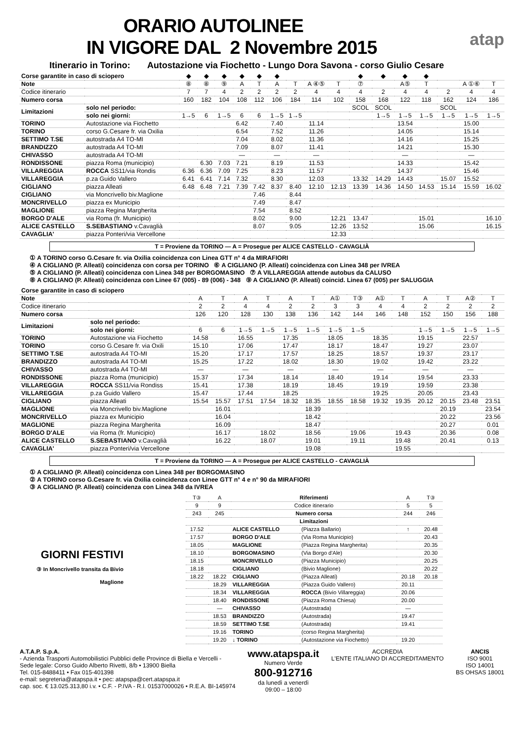atap
ORARIO AUTOLINEE
IN VIGORE DAL 2 Novembre 2015
Itinerario in Torino: Autostazione via Fiochetto - Lungo Dora Savona - corso Giulio Cesare
| Corse garantite in caso di sciopero | | ◆ | ◆ | ◆ | ◆ | ◆ | ◆ | | | | ◆ | ◆ | ◆ | ◆ | | | |
| Note | | ⑧ | ⑧ | ⑨ | A | T | A | T | A ④⑤ | T | ⑦ | | A⑤ | T | | A ①⑥ | T |
| Codice itinerario | | 7 | 7 | 4 | 2 | 2 | 2 | 2 | 4 | 4 | 4 | 2 | 4 | 4 | 2 | 4 | 4 |
| Numero corsa | | 160 | 182 | 104 | 108 | 112 | 106 | 184 | 114 | 102 | 158 | 168 | 122 | 118 | 162 | 124 | 186 |
| Limitazioni | solo nel periodo: | | | | | | | | | | SCOL | SCOL | | | SCOL | | |
| | solo nei giorni: | 1→5 | 6 | 1→5 | 6 | 6 | 1→5 | 1→5 | | | | 1→5 | 1→5 | 1→5 | 1→5 | 1→5 | 1→5 |
| TORINO | Autostazione via Fiochetto | | | | 6.42 | | 7.40 | | 11.14 | | | | 13.54 | | | 15.00 | |
| TORINO | corso G.Cesare fr. via Oxilia | | | | 6.54 | | 7.52 | | 11.26 | | | | 14.05 | | | 15.14 | |
| SETTIMO T.SE | autostrada A4 TO-MI | | | | 7.04 | | 8.02 | | 11.36 | | | | 14.16 | | | 15.25 | |
| BRANDIZZO | autostrada A4 TO-MI | | | | 7.09 | | 8.07 | | 11.41 | | | | 14.21 | | | 15.30 | |
| CHIVASSO | autostrada A4 TO-MI | | | | — | | — | | — | | | | — | | | — | |
| RONDISSONE | piazza Roma (municipio) | | 6.30 | 7.03 | 7.21 | | 8.19 | | 11.53 | | | | 14.33 | | | 15.42 | |
| VILLAREGGIA | ROCCA SS11/via Rondis | 6.36 | 6.36 | 7.09 | 7.25 | | 8.23 | | 11.57 | | | | 14.37 | | | 15.46 | |
| VILLAREGGIA | p.za Guido Vallero | 6.41 | 6.41 | 7.14 | 7.32 | | 8.30 | | 12.03 | | 13.32 | 14.29 | 14.43 | | 15.07 | 15.52 | |
| CIGLIANO | piazza Alleati | 6.48 | 6.48 | 7.21 | 7.39 | 7.42 | 8.37 | 8.40 | 12.10 | 12.13 | 13.39 | 14.36 | 14.50 | 14.53 | 15.14 | 15.59 | 16.02 |
| CIGLIANO | via Moncrivello biv.Maglione | | | | | 7.46 | | 8.44 | | | | | | | | | |
| MONCRIVELLO | piazza ex Municipio | | | | | 7.49 | | 8.47 | | | | | | | | | |
| MAGLIONE | piazza Regina Margherita | | | | | 7.54 | | 8.52 | | | | | | | | | |
| BORGO D'ALE | via Roma (fr. Municipio) | | | | | 8.02 | | 9.00 | | 12.21 | 13.47 | | | 15.01 | | | 16.10 |
| ALICE CASTELLO | S.SEBASTIANO v.Cavaglià | | | | | 8.07 | | 9.05 | | 12.26 | 13.52 | | | 15.06 | | | 16.15 |
| CAVAGLIA' | piazza Ponteri/via Vercellone | | | | | | | | | 12.33 | | | | | | | |
T = Proviene da TORINO — A = Prosegue per ALICE CASTELLO - CAVAGLIÀ
① A TORINO corso G.Cesare fr. via Oxilia coincidenza con Linea GTT n° 4 da MIRAFIORI
④ A CIGLIANO (P. Alleati) coincidenza con corsa per TORINO ⑥ A CIGLIANO (P. Alleati) coincidenza con Linea 348 per IVREA
⑤ A CIGLIANO (P. Alleati) coincidenza con Linea 348 per BORGOMASINO ⑦ A VILLAREGGIA attende autobus da CALUSO
⑧ A CIGLIANO (P. Alleati) coincidenza con Linee 67 (005) - 89 (006) - 348 ⑨ A CIGLIANO (P. Alleati) coincid. Linea 67 (005) per SALUGGIA
| Corse garantite in caso di sciopero | | | | | | | | | | | | | | | |
| Note | | A | T | A | T | A | T | A① | T③ | A① | T | A | T | A② | T |
| Codice itinerario | | 2 | 2 | 4 | 4 | 2 | 2 | 3 | 3 | 4 | 4 | 2 | 2 | 2 | 2 |
| Numero corsa | | 126 | 120 | 128 | 130 | 138 | 136 | 142 | 144 | 146 | 148 | 152 | 150 | 156 | 188 |
| Limitazioni | solo nel periodo: | | | | | | | | | | | | | | |
| | solo nei giorni: | 6 | 6 | 1→5 | 1→5 | 1→5 | 1→5 | 1→5 | 1→5 | | | 1→5 | 1→5 | 1→5 | 1→5 |
| TORINO | Autostazione via Fiochetto | 14.58 | | 16.55 | | 17.35 | | 18.05 | | 18.35 | | 19.15 | | 22.57 | |
| TORINO | corso G.Cesare fr. via Oxili | 15.10 | | 17.06 | | 17.47 | | 18.17 | | 18.47 | | 19.27 | | 23.07 | |
| SETTIMO T.SE | autostrada A4 TO-MI | 15.20 | | 17.17 | | 17.57 | | 18.25 | | 18.57 | | 19.37 | | 23.17 | |
| BRANDIZZO | autostrada A4 TO-MI | 15.25 | | 17.22 | | 18.02 | | 18.30 | | 19.02 | | 19.42 | | 23.22 | |
| CHIVASSO | autostrada A4 TO-MI | — | | — | | — | | — | | — | | — | | — | |
| RONDISSONE | piazza Roma (municipio) | 15.37 | | 17.34 | | 18.14 | | 18.40 | | 19.14 | | 19.54 | | 23.33 | |
| VILLAREGGIA | ROCCA SS11/via Rondiss | 15.41 | | 17.38 | | 18.19 | | 18.45 | | 19.19 | | 19.59 | | 23.38 | |
| VILLAREGGIA | p.za Guido Vallero | 15.47 | | 17.44 | | 18.25 | | | | 19.25 | | 20.05 | | 23.43 | |
| CIGLIANO | piazza Alleati | 15.54 | 15.57 | 17.51 | 17.54 | 18.32 | 18.35 | 18.55 | 18.58 | 19.32 | 19.35 | 20.12 | 20.15 | 23.48 | 23.51 |
| MAGLIONE | via Moncrivello biv.Maglione | | 16.01 | | | | 18.39 | | | | | | 20.19 | | 23.54 |
| MONCRIVELLO | piazza ex Municipio | | 16.04 | | | | 18.42 | | | | | | 20.22 | | 23.56 |
| MAGLIONE | piazza Regina Margherita | | 16.09 | | | | 18.47 | | | | | | 20.27 | | 0.01 |
| BORGO D'ALE | via Roma (fr. Municipio) | | 16.17 | | 18.02 | | 18.56 | | 19.06 | | 19.43 | | 20.36 | | 0.08 |
| ALICE CASTELLO | S.SEBASTIANO v.Cavaglià | | 16.22 | | 18.07 | | 19.01 | | 19.11 | | 19.48 | | 20.41 | | 0.13 |
| CAVAGLIA' | piazza Ponteri/via Vercellone | | | | | | 19.08 | | | | 19.55 | | | | |
T = Proviene da TORINO — A = Prosegue per ALICE CASTELLO - CAVAGLIÀ
① A CIGLIANO (P. Alleati) coincidenza con Linea 348 per BORGOMASINO
② A TORINO corso G.Cesare fr. via Oxilia coincidenza con Linee GTT n° 4 e n° 90 da MIRAFIORI
③ A CIGLIANO (P. Alleati) coincidenza con Linea 348 da IVREA
GIORNI FESTIVI
③ In Moncrivello transita da Bivio Maglione
| T③ | A | Riferimenti | | A | T③ |
| 9 | 9 | Codice itinerario | | 5 | 5 |
| 243 | 245 | Numero corsa | | 244 | 246 |
| | | Limitazioni | | | |
| 17.52 | | ALICE CASTELLO | (Piazza Ballario) | ↑ | 20.48 |
| 17.57 | | BORGO D'ALE | (Via Roma Municipio) | | 20.43 |
| 18.05 | | MAGLIONE | (Piazza Regina Margherita) | | 20.35 |
| 18.10 | | BORGOMASINO | (Via Borgo d'Ale) | | 20.30 |
| 18.15 | | MONCRIVELLO | (Piazza Municipio) | | 20.25 |
| 18.18 | | CIGLIANO | (Bivio Maglione) | | 20.22 |
| 18.22 | 18.22 | CIGLIANO | (Piazza Alleati) | 20.18 | 20.18 |
| | 18.29 | VILLAREGGIA | (Piazza Guido Vallero) | 20.11 | |
| | 18.34 | VILLAREGGIA | ROCCA (Bivio Villareggia) | 20.06 | |
| | 18.40 | RONDISSONE | (Piazza Roma Chiesa) | 20.00 | |
| | — | CHIVASSO | (Autostrada) | — | |
| | 18.53 | BRANDIZZO | (Autostrada) | 19.47 | |
| | 18.59 | SETTIMO T.SE | (Autostrada) | 19.41 | |
| | 19.16 | TORINO | (corso Regina Margherita) | | |
| | 19.20 | ↓ TORINO | (Autostazione via Fiochetto) | 19.20 | |
A.T.A.P. S.p.A.
- Azienda Trasporti Automobilistici Pubblici delle Province di Biella e Vercelli -
Sede legale: Corso Guido Alberto Rivetti, 8/b • 13900 Biella
Tel. 015-8488411 • Fax 015-401398
e-mail: segreteria@atapspa.it • pec: atapspa@cert.atapspa.it
cap. soc. € 13.025.313,80 i.v. • C.F. - P.IVA - R.I. 01537000026 • R.E.A. BI-145974
www.atapspa.it
Numero Verde
800-912716
da lunedì a venerdì
09:00 – 18:00
ACCREDIA
L'ENTE ITALIANO DI ACCREDITAMENTO
ANCIS
ISO 9001
ISO 14001
BS OHSAS 18001